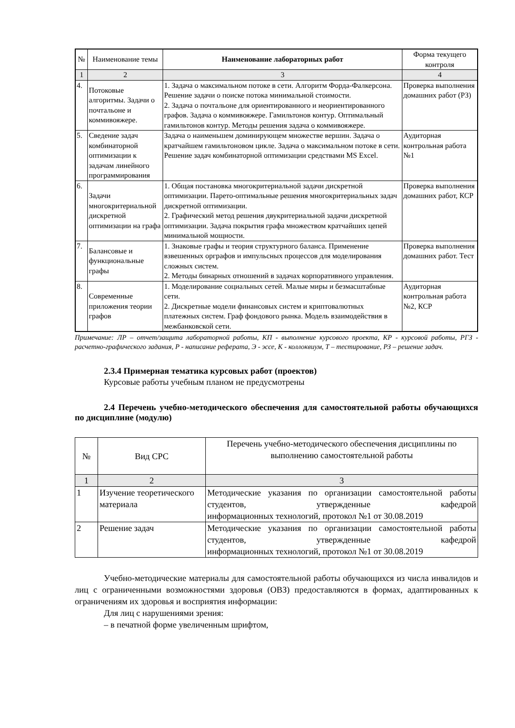| № | Наименование темы | Наименование лабораторных работ | Форма текущего контроля |
| --- | --- | --- | --- |
| 1 | 2 | 3 | 4 |
| 4. | Потоковые алгоритмы. Задачи о почтальоне и коммивояжере. | 1. Задача о максимальном потоке в сети. Алгоритм Форда-Фалкерсона. Решение задачи о поиске потока минимальной стоимости. 2. Задача о почтальоне для ориентированного и неориентированного графов. Задача о коммивояжере. Гамильтонов контур. Оптимальный гамильтонов контур. Методы решения задача о коммивояжере. | Проверка выполнения домашних работ (РЗ) |
| 5. | Сведение задач комбинаторной оптимизации к задачам линейного программирования | Задача о наименьшем доминирующем множестве вершин. Задача о кратчайшем гамильтоновом цикле. Задача о максимальном потоке в сети. Решение задач комбинаторной оптимизации средствами MS Excel. | Аудиторная контрольная работа №1 |
| 6. | Задачи многокритериальной дискретной оптимизации на графа | 1. Общая постановка многокритериальной задачи дискретной оптимизации. Парето-оптимальные решения многокритериальных задач дискретной оптимизации. 2. Графический метод решения двукритериальной задачи дискретной оптимизации. Задача покрытия графа множеством кратчайших цепей минимальной мощности. | Проверка выполнения домашних работ, КСР |
| 7. | Балансовые и функциональные графы | 1. Знаковые графы и теория структурного баланса. Применение взвешенных орграфов и импульсных процессов для моделирования сложных систем. 2. Методы бинарных отношений в задачах корпоративного управления. | Проверка выполнения домашних работ. Тест |
| 8. | Современные приложения теории графов | 1. Моделирование социальных сетей. Малые миры и безмасштабные сети. 2. Дискретные модели финансовых систем и криптовалютных платежных систем. Граф фондового рынка. Модель взаимодействия в межбанковской сети. | Аудиторная контрольная работа №2, КСР |
Примечание: ЛР – отчет/защита лабораторной работы, КП - выполнение курсового проекта, КР - курсовой работы, РГЗ - расчетно-графического задания, Р - написание реферата, Э - эссе, К - коллоквиум, Т – тестирование, РЗ – решение задач.
2.3.4 Примерная тематика курсовых работ (проектов)
Курсовые работы учебным планом не предусмотрены
2.4 Перечень учебно-методического обеспечения для самостоятельной работы обучающихся по дисциплине (модулю)
| № | Вид СРС | Перечень учебно-методического обеспечения дисциплины по выполнению самостоятельной работы |
| 1 | 2 | 3 |
| 1 | Изучение теоретического материала | Методические указания по организации самостоятельной работы студентов, утвержденные кафедрой информационных технологий, протокол №1 от 30.08.2019 |
| 2 | Решение задач | Методические указания по организации самостоятельной работы студентов, утвержденные кафедрой информационных технологий, протокол №1 от 30.08.2019 |
Учебно-методические материалы для самостоятельной работы обучающихся из числа инвалидов и лиц с ограниченными возможностями здоровья (ОВЗ) предоставляются в формах, адаптированных к ограничениям их здоровья и восприятия информации:
Для лиц с нарушениями зрения:
– в печатной форме увеличенным шрифтом,